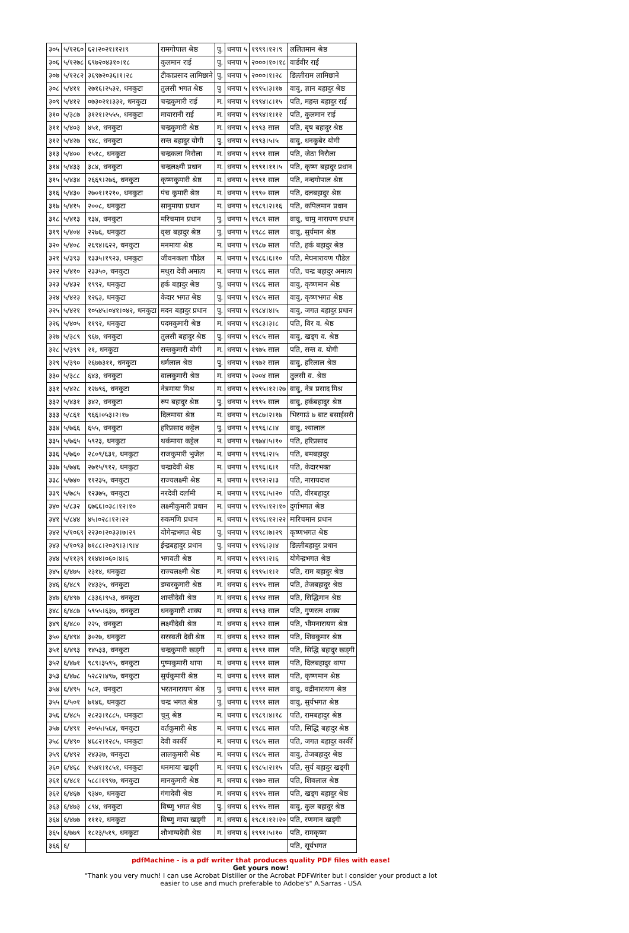| ३०५ | ५/१२६० | ६२।२०२१।१२।९ | रामगोपाल श्रेष्ठ | पु. | धनपा ५ | १९९९।१२।९ | ललितमान श्रेष्ठ |
| ३०६ | ५/१२७८ | ६९७२०४३१०।१८ | कुलमान राई | पु. | धनपा ५ | २०००।१०।१८ | वार्डवीर राई |
| ३०७ | ५/१२८२ | ३६९७२०३६।१।२८ | टीकाप्रसाद लामिछाने | पु. | धनपा ५ | २०००।१।२८ | डिल्लीराम लामिछाने |
| ३०८ | ५/४११ | २७१६।२५३२, धनकुटा | तुलसी भगत श्रेष्ठ | पु | धनपा ५ | १९९५।३।१७ | वावु, ज्ञान बहादुर श्रेष्ठ |
| ३०९ | ५/४१२ | ०७३०२१।३३२, धनकुटा | चन्द्रकुमारी राई | म. | धनपा ५ | १९९४।८।१५ | पति, महन्त बहादुर राई |
| ३१० | ५/३८७ | ३१२१।२५५५, धनकुटा | मायारानी राई | म. | धनपा ५ | १९९४।१।१२ | पति, कुलमान राई |
| ३११ | ५/४०३ | ४५१, धनकुटा | चन्द्रकुमारी श्रेष्ठ | म. | धनपा ५ | १९९३ साल | पति, बृष बहादुर श्रेष्ठ |
| ३१२ | ५/४२७ | ९४८, धनकुटा | सन्त बहादुर योगी | पु. | धनपा ५ | १९९३।५।५ | वावु, धनकुबेर योगी |
| ३१३ | ५/४०० | १५१८, धनकुटा | चन्द्रकला निरौला | म. | धनपा ५ | १९९१ साल | पति, जेठा निरौला |
| ३१४ | ५/४३३ | ३८४, धनकुटा | चन्द्रलक्ष्मी प्रधान | म. | धनपा ५ | १९९१।११।५ | पति, कृष्ण बहादुर प्रधान |
| ३१५ | ५/४३४ | २६६९।२७६, धनकुटा | कृष्णकुमारी श्रेष्ठ | म. | धनपा ५ | १९९१ साल | पति, नन्दगोपाल श्रेष्ठ |
| ३१६ | ५/४३० | २७०१।१२१०, धनकुटा | पंच कुमारी श्रेष्ठ | म. | धनपा ५ | १९९० साल | पति, दलबहादुर श्रेष्ठ |
| ३१७ | ५/४१५ | २००८, धनकुटा | सानुमाया प्रधान | म. | धनपा ५ | १९८९।२।१६ | पति, कपिलमान प्रधान |
| ३१८ | ५/४१३ | १३४, धनकुटा | मरिचमान प्रधान | पु. | धनपा ५ | १९८९ साल | वावु, चामु नारायण प्रधान |
| ३१९ | ५/४०४ | २२७६, धनकुटा | वृख बहादुर श्रेष्ठ | पु. | धनपा ५ | १९८८ साल | वावु, सुर्यमान श्रेष्ठ |
| ३२० | ५/४०८ | २६९४।६२२, धनकुटा | मनमाया श्रेष्ठ | म. | धनपा ५ | १९८७ साल | पति, हर्क बहादुर श्रेष्ठ |
| ३२१ | ५/३९३ | १३३५।१९२३, धनकुटा | जीवनकला पौडेल | म. | धनपा ५ | १९८६।६।१० | पति, मेघनारायण पौडेल |
| ३२२ | ५/४१० | २३३५०, धनकुटा | मथुरा देवी अमात्य | म. | धनपा ५ | १९८६ साल | पति, चन्द्र बहादुर अमात्य |
| ३२३ | ५/४३२ | १९९२, धनकुटा | हर्क बहादुर श्रेष्ठ | पु. | धनपा ५ | १९८६ साल | वावु, कृष्णमान श्रेष्ठ |
| ३२४ | ५/४२३ | १२६३, धनकुटा | केदार भगत श्रेष्ठ | पु. | धनपा ५ | १९८५ साल | वावु, कृष्णभगत श्रेष्ठ |
| ३२५ | ५/४२१ | १०५४५।०४१।०४२, धनकुटा | मदन बहादुर प्रधान | पु. | धनपा ५ | १९८४।४।५ | वावु, जगत बहादुर प्रधान |
| ३२६ | ५/४०५ | ११९२, धनकुटा | पदमकुमारी श्रेष्ठ | म. | धनपा ५ | १९८३।३।८ | पति, विर व. श्रेष्ठ |
| ३२७ | ५/३८९ | ९६७, धनकुटा | तुलसी बहादुर श्रेष्ठ | पु. | धनपा ५ | १९८५ साल | वावु, खड्ग व. श्रेष्ठ |
| ३२८ | ५/३९९ | २१, धनकुटा | सन्तकुमारी योगी | म. | धनपा ५ | १९७५ साल | पति, सन्त व. योगी |
| ३२९ | ५/३९० | २६७७३११, धनकुटा | धर्मलाल श्रेष्ठ | पु. | धनपा ५ | १९७२ साल | वावु, हरिलाल श्रेष्ठ |
| ३३० | ५/३८८ | ६४३, धनकुटा | वालकुमारी श्रेष्ठ | म. | धनपा ५ | २००४ साल | तुलसी व. श्रेष्ठ |
| ३३१ | ५/४२८ | १२७९६, धनकुटा | नेत्रमाया मिश्र | म. | धनपा ५ | १९९५।१२।२७ | वावु, नेत्र प्रसाद मिश्र |
| ३३२ | ५/४३१ | ३४२, धनकुटा | रुप बहादुर श्रेष्ठ | पु. | धनपा ५ | १९९५ साल | वावु, हर्कबहादुर श्रेष्ठ |
| ३३३ | ५/८६१ | ९६६।०५३।२।१७ | दिलमाया श्रेष्ठ | म. | धनपा ५ | १९८७।२।१७ | भिरगाउं ७ बाट बसाईसरी |
| ३३४ | ५/७६६ | ६५५, धनकुटा | हरिप्रसाद कट्टेल | पु. | धनपा ५ | १९९६।८।४ | वावु, श्यालाल |
| ३३५ | ५/७६५ | ५९२३, धनकुटा | थर्कमाया कट्टेल | म. | धनपा ५ | १९७४।५।१० | पति, हरिप्रसाद |
| ३३६ | ५/७६० | २८०९/६३१, धनकुटा | राजकुमारी भुजेल | म. | धनपा ५ | १९९६।२।५ | पति, बमबहादुर |
| ३३७ | ५/७४६ | २७१५/९१२, धनकुटा | चन्द्रादेवी श्रेष्ठ | म. | धनपा ५ | १९९६।६।१ | पति, केदारभक्त |
| ३३८ | ५/७४० | ११२३५, धनकुटा | राज्यलक्ष्मी श्रेष्ठ | म. | धनपा ५ | १९९२।२।३ | पति, नारायदाश |
| ३३९ | ५/७८५ | १२३७५, धनकुटा | नरदेवी दर्लामी | म. | धनपा ५ | १९९६।५।२० | पति, वीरबहादुर |
| ३४० | ५/८३२ | ६७६६।०३८।१२।१० | लक्ष्मीकुमारी प्रधान | म. | धनपा ५ | १९९५।१२।१० | दुर्गाभगत श्रेष्ठ |
| ३४१ | ५/८४४ | ४५।०२८।१२।२२ | रुकमणि प्रधान | म. | धनपा ५ | १९९६।१२।२२ | मारिचमान प्रधान |
| ३४२ | ५/१०६९ | २२३०।२०३३।७।२९ | योगेन्द्रभगत श्रेष्ठ | पु. | धनपा ५ | १९९८।७।२९ | कृष्णभगत श्रेष्ठ |
| ३४३ | ५/१०९३ | ७१८८।२०३९।३।९।४ | ईन्द्रबहादुर प्रधान | पु. | धनपा ५ | १९९६।३।४ | डिल्लीबहादुर प्रधान |
| ३४४ | ५/११३९ | ११४४।०६०।४।६ | भगवती श्रेष्ठ | म. | धनपा ५ | १९९९।२।६ | योगेन्द्रभगत श्रेष्ठ |
| ३४५ | ६/४७५ | २३१४, धनकुटा | राज्यलक्ष्मी श्रेष्ठ | म. | धनपा ६ | १९९५।१।२ | पति, राम बहादुर श्रेष्ठ |
| ३४६ | ६/४८९ | २४३३५, धनकुटा | डम्वरकुमारी श्रेष्ठ | म. | धनपा ६ | १९९५ साल | पति, तेजबहादुर श्रेष्ठ |
| ३४७ | ६/४९७ | ८३३६।९५३, धनकुटा | शान्तीदेवी श्रेष्ठ | म. | धनपा ६ | १९९४ साल | पति, सिद्धिमान श्रेष्ठ |
| ३४८ | ६/४८७ | ५९५५।६३७, धनकुटा | धनकुमारी शाक्य | म. | धनपा ६ | १९९३ साल | पति, गुणरत्न शाक्य |
| ३४९ | ६/४८० | २२५, धनकुटा | लक्ष्मीदेवी श्रेष्ठ | म. | धनपा ६ | १९९२ साल | पति, भीमनारायण श्रेष्ठ |
| ३५० | ६/४९४ | ३०२७, धनकुटा | सरस्वती देवी श्रेष्ठ | म. | धनपा ६ | १९९२ साल | पति, शिवकुमार श्रेष्ठ |
| ३५१ | ६/४९३ | १४५३३, धनकुटा | चन्द्रकुमारी खड्गी | म. | धनपा ६ | १९९१ साल | पति, सिद्धि बहादुर खड्गी |
| ३५२ | ६/४७१ | ९८९।३५९५, धनकुटा | पुष्पकुमारी थापा | म. | धनपा ६ | १९९१ साल | पति, दिलबहादुर थापा |
| ३५३ | ६/४७८ | ५२८२।४९७, धनकुटा | सुर्यकुमारी श्रेष्ठ | म. | धनपा ६ | १९९१ साल | पति, कृष्णमान श्रेष्ठ |
| ३५४ | ६/४९५ | ५८२, धनकुटा | भरतनारायण श्रेष्ठ | पु. | धनपा ६ | १९९१ साल | वावु, वद्रीनारायण श्रेष्ठ |
| ३५५ | ६/५०१ | ७१४६, धनकुटा | चन्द्र भगत श्रेष्ठ | पु. | धनपा ६ | १९९१ साल | वावु, सुर्यभगत श्रेष्ठ |
| ३५६ | ६/४८५ | २८२३।१८८५, धनकुटा | चुनु श्रेष्ठ | म. | धनपा ६ | १९८९।४।१८ | पति, रामबहादुर श्रेष्ठ |
| ३५७ | ६/४९१ | २०५५।५६४, धनकुटा | वर्तकुमारी श्रेष्ठ | म. | धनपा ६ | १९८६ साल | पति, सिद्धि बहादुर श्रेष्ठ |
| ३५८ | ६/४९० | ४६८२।१२८५, धनकुटा | देवी कार्की | म. | धनपा ६ | १९८५ साल | पति, जगत बहादुर कार्की |
| ३५९ | ६/४९२ | २४३३७, धनकुटा | लालकुमारी श्रेष्ठ | म. | धनपा ६ | १९८५ साल | वावु, तेजबहादुर श्रेष्ठ |
| ३६० | ६/४६८ | १५४१।१८५१, धनकुटा | धनमाया खड्गी | म. | धनपा ६ | १९८५।२।१५ | पति, सुर्य बहादुर खड्गी |
| ३६१ | ६/४८१ | ५८८।१९९७, धनकुटा | मानकुमारी श्रेष्ठ | म. | धनपा ६ | १९७० साल | पति, शिवलाल श्रेष्ठ |
| ३६२ | ६/४६७ | ९३४०, धनकुटा | गंगादेवी श्रेष्ठ | म. | धनपा ६ | १९९५ साल | पति, खड्ग बहादुर श्रेष्ठ |
| ३६३ | ६/४७३ | ८९४, धनकुटा | विष्णु भगत श्रेष्ठ | पु. | धनपा ६ | १९९५ साल | वावु, कुल बहादुर श्रेष्ठ |
| ३६४ | ६/४७७ | १११२, धनकुटा | विष्णु माया खड्गी | म. | धनपा ६ | १९८१।१२।२० | पति, रणमान खड्गी |
| ३६५ | ६/७७९ | १८२३/५१९, धनकुटा | शौभाग्यदेवी श्रेष्ठ | म. | धनपा ६ | १९९१।५।१० | पति, रामकृष्ण |
| ३६६ | ६/ | | | | | | पति, सूर्यभगत |
pdfMachine - is a pdf writer that produces quality PDF files with ease!
Get yours now!
"Thank you very much! I can use Acrobat Distiller or the Acrobat PDFWriter but I consider your product a lot easier to use and much preferable to Adobe's" A.Sarras - USA